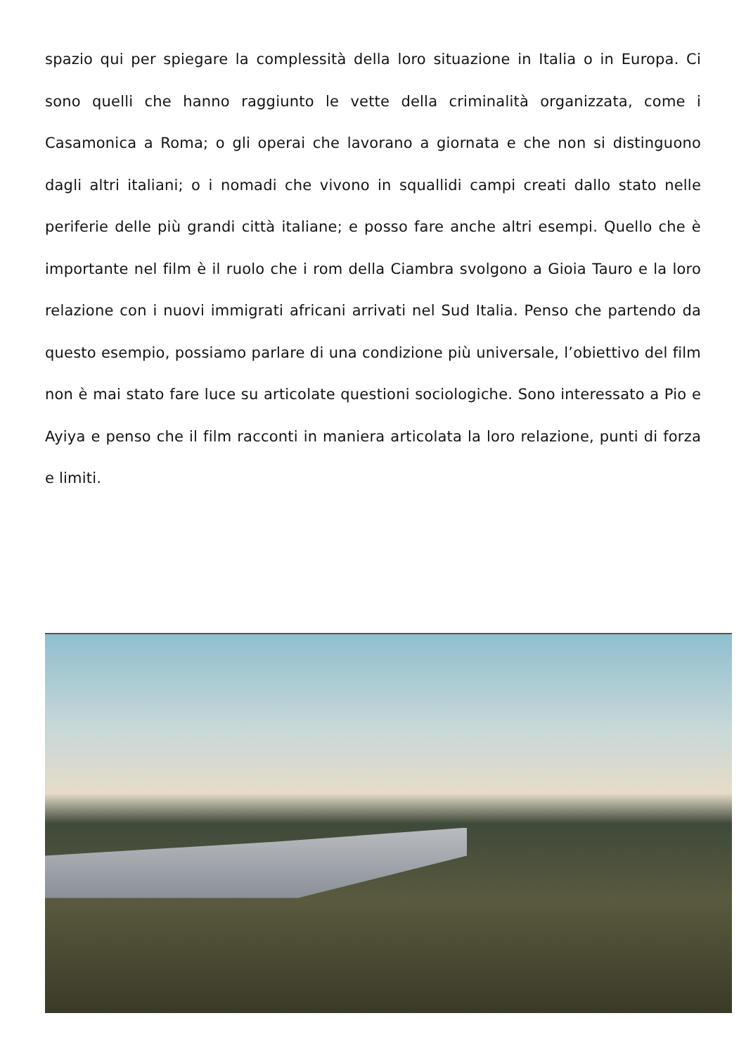spazio qui per spiegare la complessità della loro situazione in Italia o in Europa. Ci sono quelli che hanno raggiunto le vette della criminalità organizzata, come i Casamonica a Roma; o gli operai che lavorano a giornata e che non si distinguono dagli altri italiani; o i nomadi che vivono in squallidi campi creati dallo stato nelle periferie delle più grandi città italiane; e posso fare anche altri esempi. Quello che è importante nel film è il ruolo che i rom della Ciambra svolgono a Gioia Tauro e la loro relazione con i nuovi immigrati africani arrivati nel Sud Italia. Penso che partendo da questo esempio, possiamo parlare di una condizione più universale, l’obiettivo del film non è mai stato fare luce su articolate questioni sociologiche. Sono interessato a Pio e Ayiya e penso che il film racconti in maniera articolata la loro relazione, punti di forza e limiti.